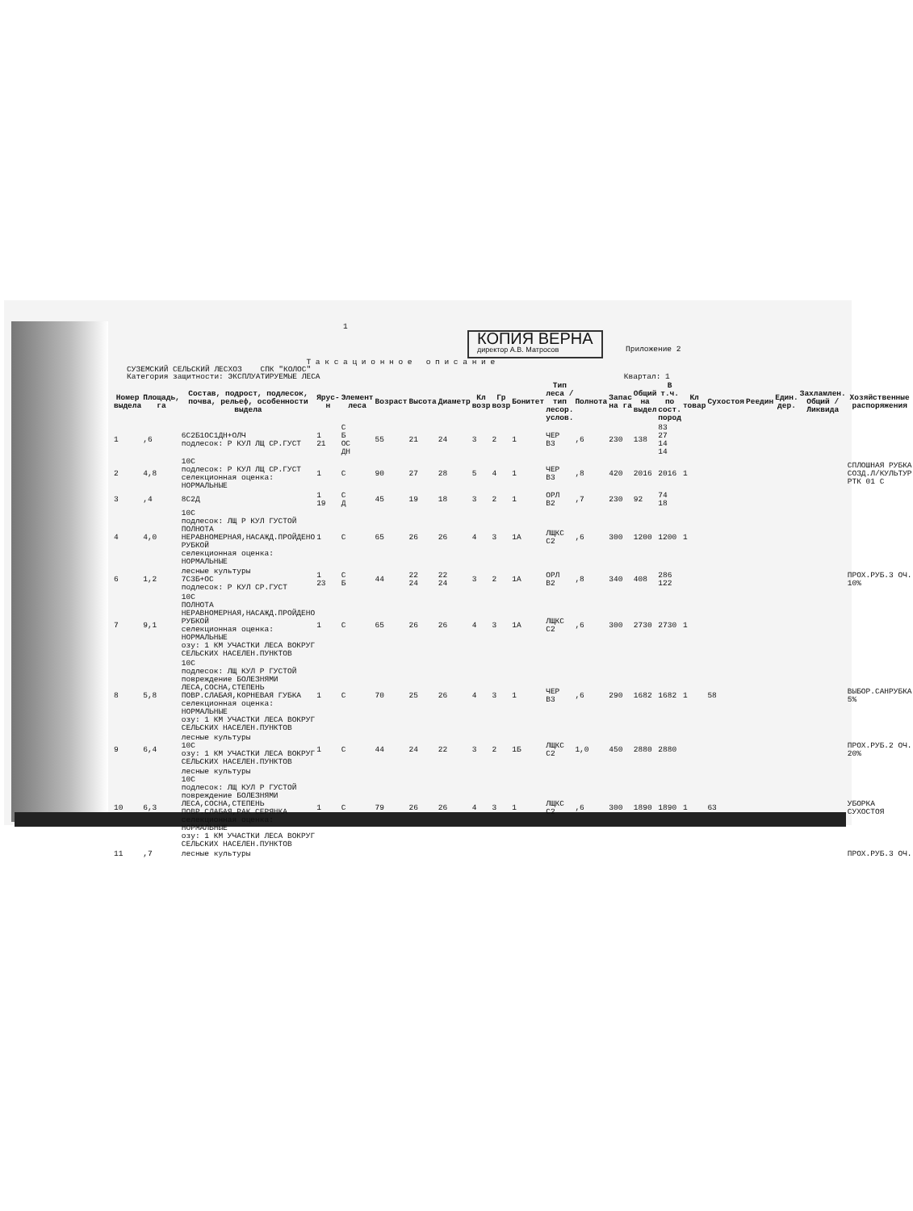1
                                                                             КОПИЯ ВЕРНАдиректор А.В. Матросов     Приложение 2
                                          Т а к с а ц и о н н о е   о п и с а н и е
   СУЗЕМСКИЙ СЕЛЬСКИЙ ЛЕСХОЗ    СПК "КОЛОС"
   Категория защитности: ЭКСПЛУАТИРУЕМЫЕ ЛЕСА                                                                  Квартал: 1
| Номер выдела | Площадь, га | Состав, подрост, подлесок, почва, рельеф, особенности выдела | Ярус-н | Элемент леса | Возраст | Высота | Диаметр | Кл возр | Гр возр | Бонитет | Тип леса / тип лесор. услов. | Полнота | Запас на га | Общий на выдел | В т.ч. по сост. пород | Кл товар | Сухостоя | Реедин | Един. дер. | Захламлен. Общий / Ликвида | Хозяйственные распоряжения |
| --- | --- | --- | --- | --- | --- | --- | --- | --- | --- | --- | --- | --- | --- | --- | --- | --- | --- | --- | --- | --- | --- |
| 1 | ,6 | 6С2Б1ОС1ДН+ОЛЧ подлесок: Р КУЛ ЛЩ СР.ГУСТ | 1 21 | С Б ОС ДН | 55 | 21 | 24 | 3 | 2 | 1 | ЧЕР В3 | ,6 | 230 | 138 | 83 27 14 14 | | | | | | |
| 2 | 4,8 | 10С подлесок: Р КУЛ ЛЩ СР.ГУСТ селекционная оценка: НОРМАЛЬНЫЕ | 1 | С | 90 | 27 | 28 | 5 | 4 | 1 | ЧЕР В3 | ,8 | 420 | 2016 | 2016 | 1 | | | | | СПЛОШНАЯ РУБКА СОЗД.Л/КУЛЬТУР РТК 01 С |
| 3 | ,4 | 8С2Д | 1 19 | С Д | 45 | 19 | 18 | 3 | 2 | 1 | ОРЛ В2 | ,7 | 230 | 92 | 74 18 | | | | | | |
| 4 | 4,0 | 10С подлесок: ЛЩ Р КУЛ ГУСТОЙ ПОЛНОТА НЕРАВНОМЕРНАЯ,НАСАЖД.ПРОЙДЕНО РУБКОЙ селекционная оценка: НОРМАЛЬНЫЕ | 1 | С | 65 | 26 | 26 | 4 | 3 | 1А | ЛЩКС С2 | ,6 | 300 | 1200 | 1200 | 1 | | | | | |
| 6 | 1,2 | лесные культуры 7С3Б+ОС подлесок: Р КУЛ СР.ГУСТ | 1 23 | С Б | 44 | 22 24 | 22 24 | 3 | 2 | 1А | ОРЛ В2 | ,8 | 340 | 408 | 286 122 | | | | | | ПРОХ.РУБ.3 ОЧ. 10% |
| 7 | 9,1 | 10С ПОЛНОТА НЕРАВНОМЕРНАЯ,НАСАЖД.ПРОЙДЕНО РУБКОЙ селекционная оценка: НОРМАЛЬНЫЕ озу: 1 КМ УЧАСТКИ ЛЕСА ВОКРУГ СЕЛЬСКИХ НАСЕЛЕН.ПУНКТОВ | 1 | С | 65 | 26 | 26 | 4 | 3 | 1А | ЛЩКС С2 | ,6 | 300 | 2730 | 2730 | 1 | | | | | |
| 8 | 5,8 | 10С подлесок: ЛЩ КУЛ Р ГУСТОЙ повреждение БОЛЕЗНЯМИ ЛЕСА,СОСНА,СТЕПЕНЬ ПОВР.СЛАБАЯ,КОРНЕВАЯ ГУБКА селекционная оценка: НОРМАЛЬНЫЕ озу: 1 КМ УЧАСТКИ ЛЕСА ВОКРУГ СЕЛЬСКИХ НАСЕЛЕН.ПУНКТОВ | 1 | С | 70 | 25 | 26 | 4 | 3 | 1 | ЧЕР В3 | ,6 | 290 | 1682 | 1682 | 1 | 58 | | | | ВЫБОР.САНРУБКА 5% |
| 9 | 6,4 | лесные культуры 10С озу: 1 КМ УЧАСТКИ ЛЕСА ВОКРУГ СЕЛЬСКИХ НАСЕЛЕН.ПУНКТОВ | 1 | С | 44 | 24 | 22 | 3 | 2 | 1Б | ЛЩКС С2 | 1,0 | 450 | 2880 | 2880 | | | | | | ПРОХ.РУБ.2 ОЧ. 20% |
| 10 | 6,3 | лесные культуры 10С подлесок: ЛЩ КУЛ Р ГУСТОЙ повреждение БОЛЕЗНЯМИ ЛЕСА,СОСНА,СТЕПЕНЬ ПОВР.СЛАБАЯ,РАК СЕРЯНКА селекционная оценка: НОРМАЛЬНЫЕ озу: 1 КМ УЧАСТКИ ЛЕСА ВОКРУГ СЕЛЬСКИХ НАСЕЛЕН.ПУНКТОВ | 1 | С | 79 | 26 | 26 | 4 | 3 | 1 | ЛЩКС С2 | ,6 | 300 | 1890 | 1890 | 1 | 63 | | | | УБОРКА СУХОСТОЯ |
| 11 | ,7 | лесные культуры | | | | | | | | | | | | | | | | | | | ПРОХ.РУБ.3 ОЧ. |